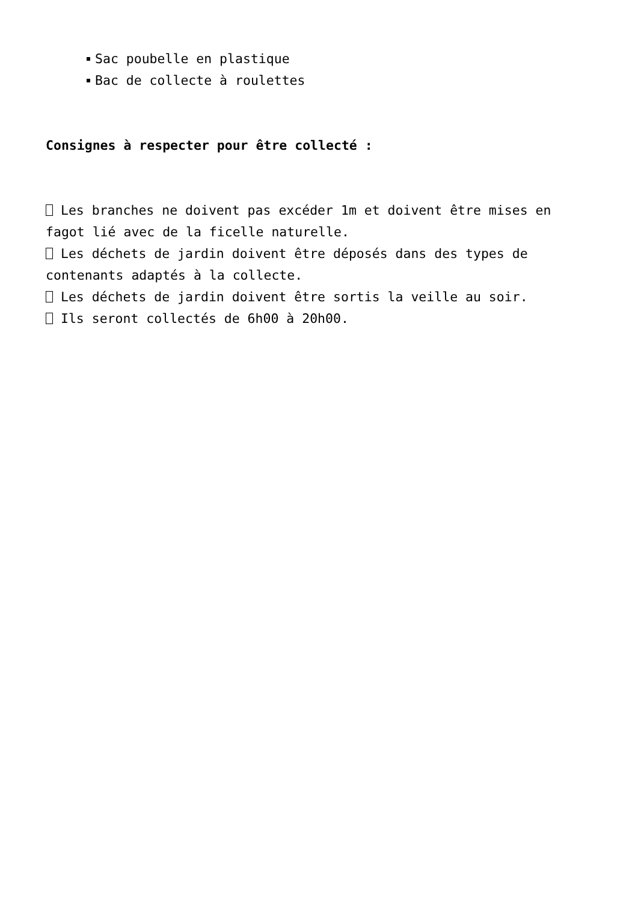Sac poubelle en plastique
Bac de collecte à roulettes
Consignes à respecter pour être collecté :
Les branches ne doivent pas excéder 1m et doivent être mises en fagot lié avec de la ficelle naturelle.
Les déchets de jardin doivent être déposés dans des types de contenants adaptés à la collecte.
Les déchets de jardin doivent être sortis la veille au soir.
Ils seront collectés de 6h00 à 20h00.